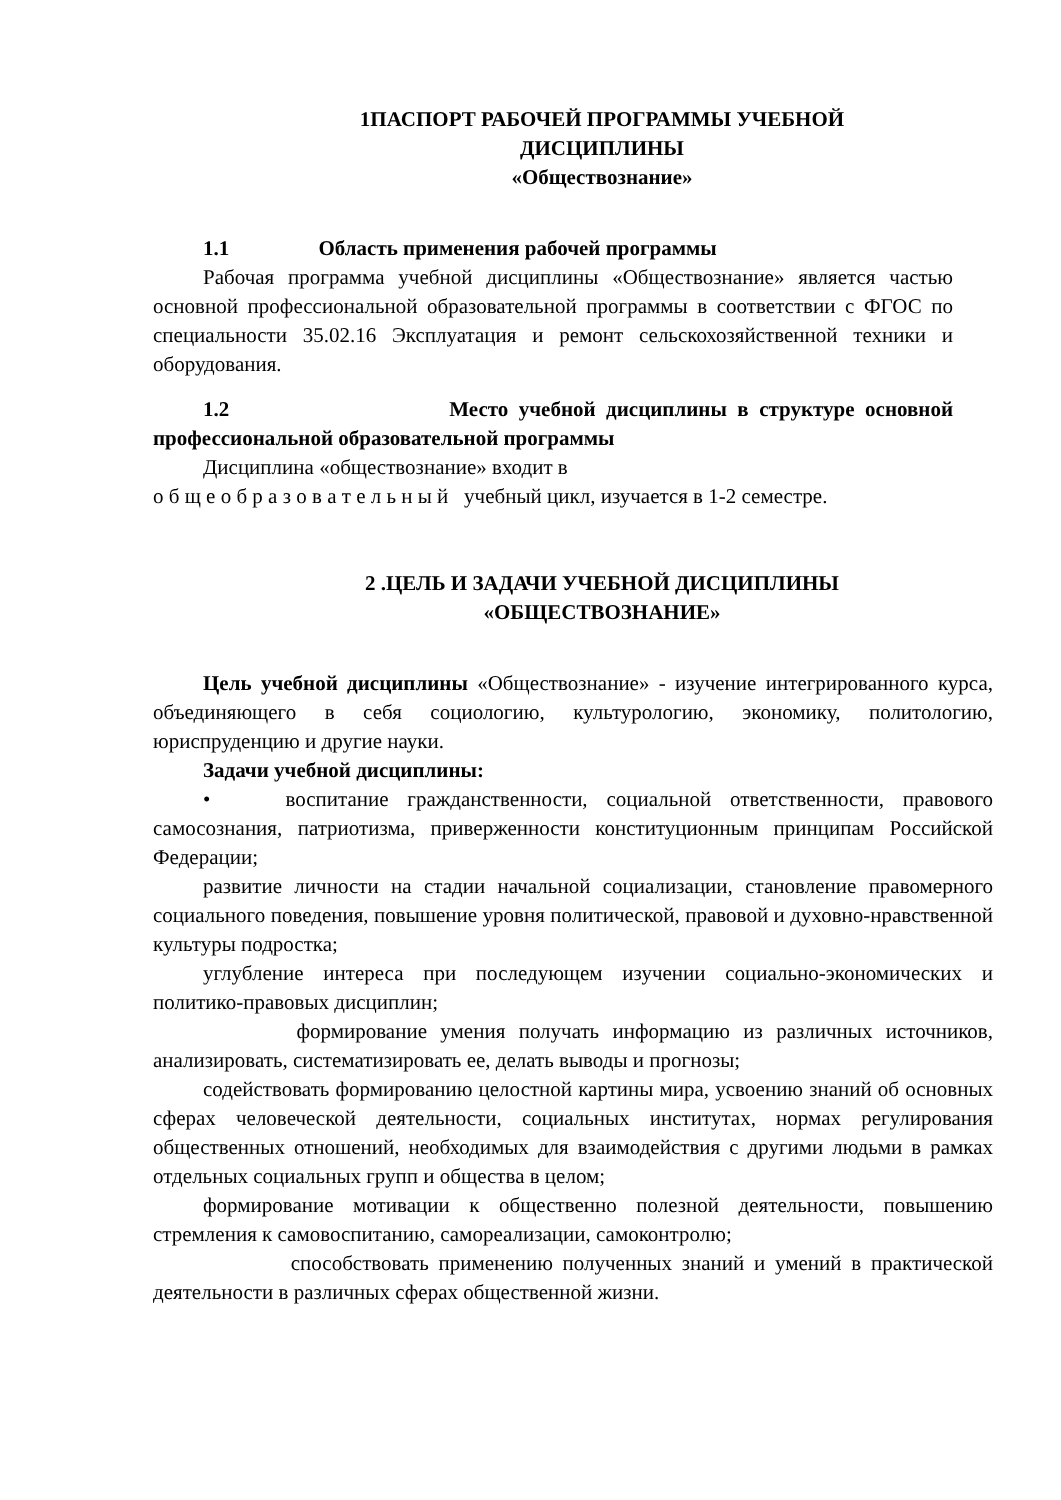1ПАСПОРТ РАБОЧЕЙ ПРОГРАММЫ УЧЕБНОЙ
ДИСЦИПЛИНЫ
«Обществознание»
1.1 Область применения рабочей программы
Рабочая программа учебной дисциплины «Обществознание» является частью основной профессиональной образовательной программы в соответствии с ФГОС по специальности 35.02.16 Эксплуатация и ремонт сельскохозяйственной техники и оборудования.
1.2 Место учебной дисциплины в структуре основной профессиональной образовательной программы
Дисциплина «обществознание» входит в
о б щ е о б р а з о в а т е л ь н ы й учебный цикл, изучается в 1-2 семестре.
2 .ЦЕЛЬ И ЗАДАЧИ УЧЕБНОЙ ДИСЦИПЛИНЫ
«ОБЩЕСТВОЗНАНИЕ»
Цель учебной дисциплины «Обществознание» - изучение интегрированного курса, объединяющего в себя социологию, культурологию, экономику, политологию, юриспруденцию и другие науки.
Задачи учебной дисциплины:
• воспитание гражданственности, социальной ответственности, правового самосознания, патриотизма, приверженности конституционным принципам Российской Федерации;
развитие личности на стадии начальной социализации, становление правомерного социального поведения, повышение уровня политической, правовой и духовно-нравственной культуры подростка;
углубление интереса при последующем изучении социально-экономических и политико-правовых дисциплин;
формирование умения получать информацию из различных источников, анализировать, систематизировать ее, делать выводы и прогнозы;
содействовать формированию целостной картины мира, усвоению знаний об основных сферах человеческой деятельности, социальных институтах, нормах регулирования общественных отношений, необходимых для взаимодействия с другими людьми в рамках отдельных социальных групп и общества в целом;
формирование мотивации к общественно полезной деятельности, повышению стремления к самовоспитанию, самореализации, самоконтролю;
способствовать применению полученных знаний и умений в практической деятельности в различных сферах общественной жизни.